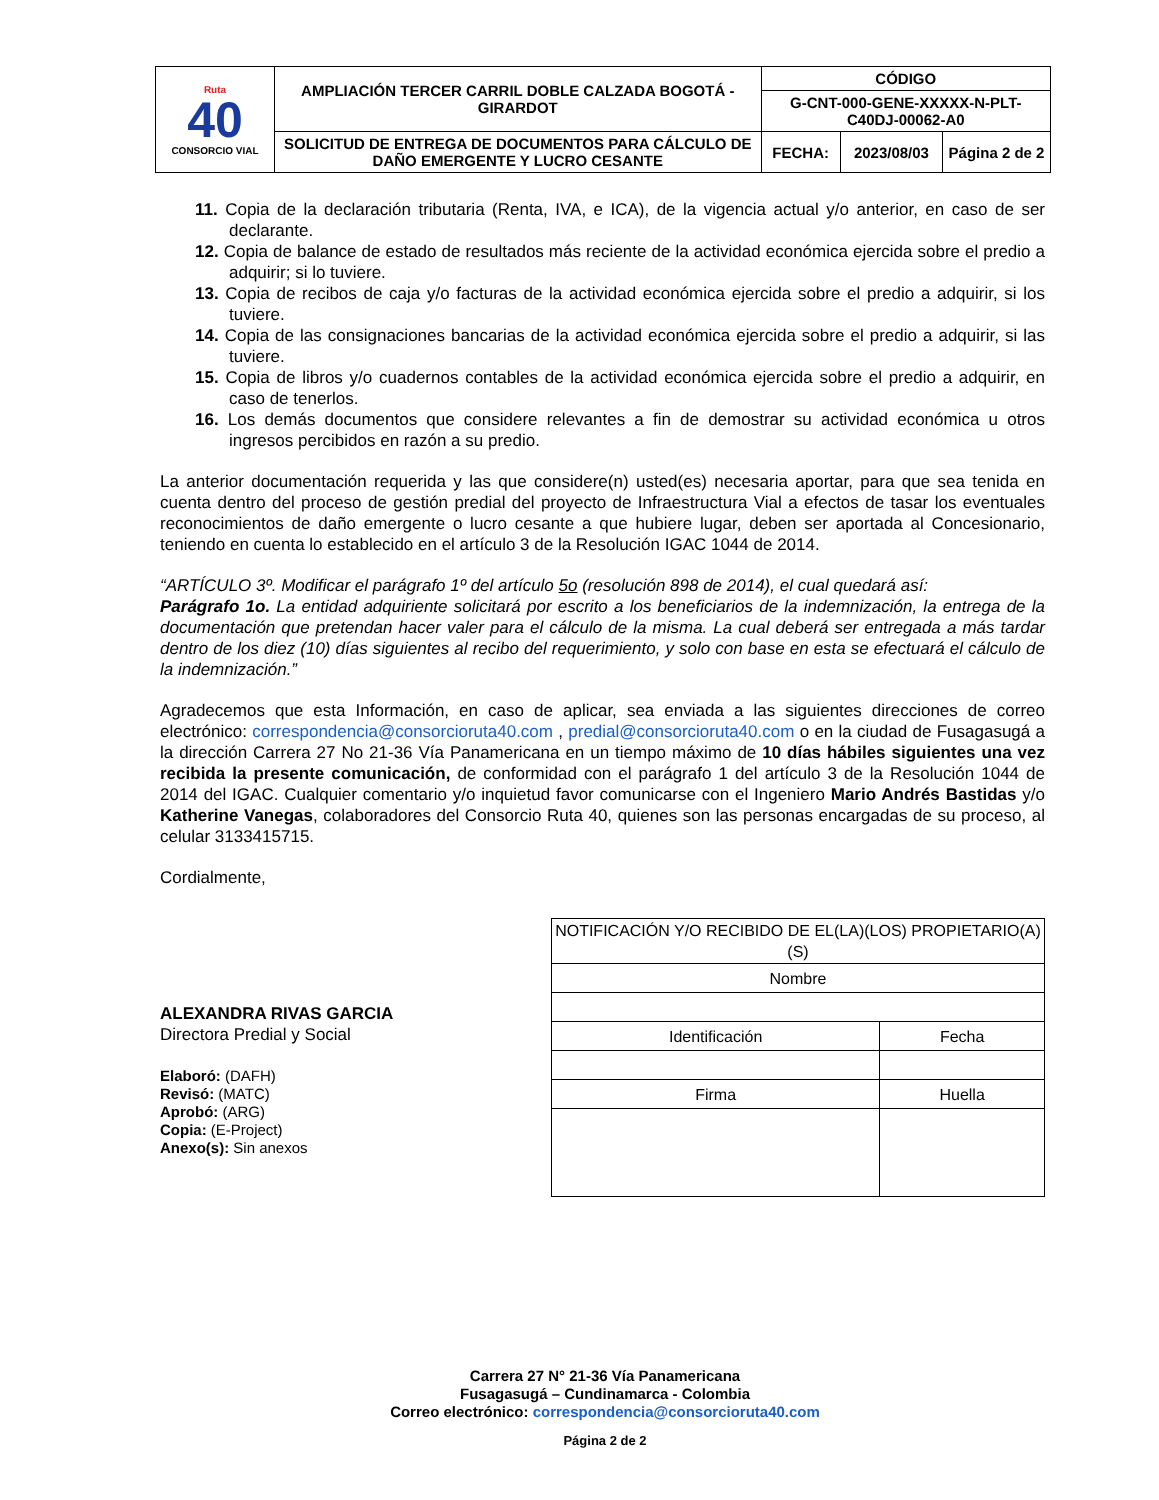| Ruta 40 CONSORCIO VIAL | AMPLIACIÓN TERCER CARRIL DOBLE CALZADA BOGOTÁ - GIRARDOT | CÓDIGO | | |
| | | G-CNT-000-GENE-XXXXX-N-PLT-C40DJ-00062-A0 | | |
| | SOLICITUD DE ENTREGA DE DOCUMENTOS PARA CÁLCULO DE DAÑO EMERGENTE Y LUCRO CESANTE | FECHA: | 2023/08/03 | Página 2 de 2 |
11. Copia de la declaración tributaria (Renta, IVA, e ICA), de la vigencia actual y/o anterior, en caso de ser declarante.
12. Copia de balance de estado de resultados más reciente de la actividad económica ejercida sobre el predio a adquirir; si lo tuviere.
13. Copia de recibos de caja y/o facturas de la actividad económica ejercida sobre el predio a adquirir, si los tuviere.
14. Copia de las consignaciones bancarias de la actividad económica ejercida sobre el predio a adquirir, si las tuviere.
15. Copia de libros y/o cuadernos contables de la actividad económica ejercida sobre el predio a adquirir, en caso de tenerlos.
16. Los demás documentos que considere relevantes a fin de demostrar su actividad económica u otros ingresos percibidos en razón a su predio.
La anterior documentación requerida y las que considere(n) usted(es) necesaria aportar, para que sea tenida en cuenta dentro del proceso de gestión predial del proyecto de Infraestructura Vial a efectos de tasar los eventuales reconocimientos de daño emergente o lucro cesante a que hubiere lugar, deben ser aportada al Concesionario, teniendo en cuenta lo establecido en el artículo 3 de la Resolución IGAC 1044 de 2014.
“ARTÍCULO 3º. Modificar el parágrafo 1º del artículo 5o (resolución 898 de 2014), el cual quedará así:
Parágrafo 1o. La entidad adquiriente solicitará por escrito a los beneficiarios de la indemnización, la entrega de la documentación que pretendan hacer valer para el cálculo de la misma. La cual deberá ser entregada a más tardar dentro de los diez (10) días siguientes al recibo del requerimiento, y solo con base en esta se efectuará el cálculo de la indemnización.”
Agradecemos que esta Información, en caso de aplicar, sea enviada a las siguientes direcciones de correo electrónico: correspondencia@consorcioruta40.com , predial@consorcioruta40.com o en la ciudad de Fusagasugá a la dirección Carrera 27 No 21-36 Vía Panamericana en un tiempo máximo de 10 días hábiles siguientes una vez recibida la presente comunicación, de conformidad con el parágrafo 1 del artículo 3 de la Resolución 1044 de 2014 del IGAC. Cualquier comentario y/o inquietud favor comunicarse con el Ingeniero Mario Andrés Bastidas y/o Katherine Vanegas, colaboradores del Consorcio Ruta 40, quienes son las personas encargadas de su proceso, al celular 3133415715.
Cordialmente,
ALEXANDRA RIVAS GARCIA
Directora Predial y Social
Elaboró: (DAFH)
Revisó: (MATC)
Aprobó: (ARG)
Copia: (E-Project)
Anexo(s): Sin anexos
| NOTIFICACIÓN Y/O RECIBIDO DE EL(LA)(LOS) PROPIETARIO(A)(S) | | |
| Nombre | | |
| Identificación | Fecha | |
| Firma | | Huella |
Carrera 27 N° 21-36 Vía Panamericana
Fusagasugá – Cundinamarca - Colombia
Correo electrónico: correspondencia@consorcioruta40.com
Página 2 de 2